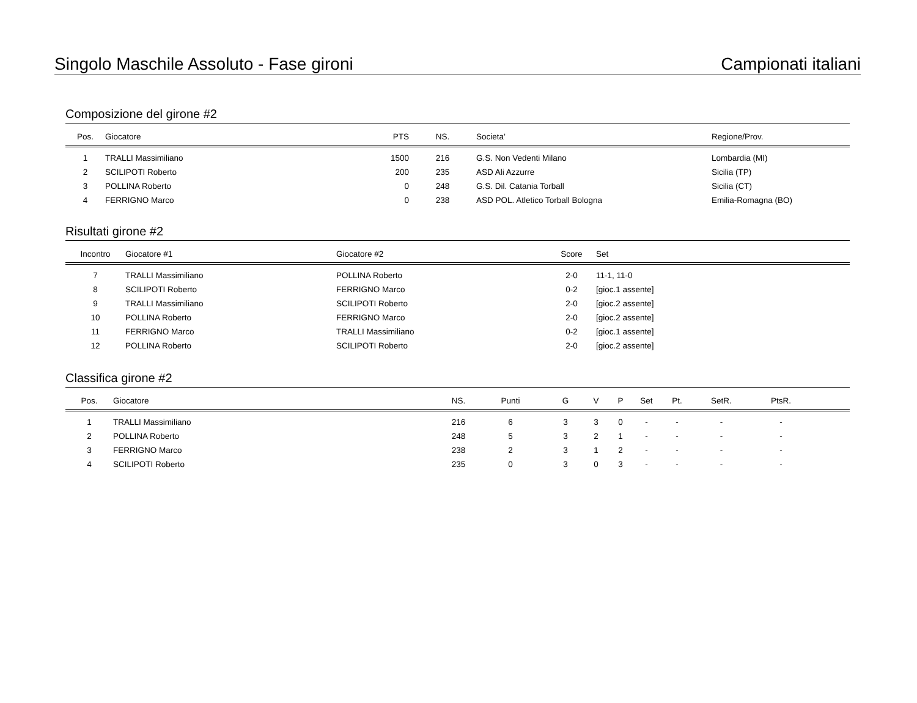Singolo Maschile Assoluto - Fase gironi Campionati italiani
Composizione del girone #2
| Pos. | Giocatore | PTS | NS. | Societa’ | Regione/Prov. |
| --- | --- | --- | --- | --- | --- |
| 1 | TRALLI Massimiliano | 1500 | 216 | G.S. Non Vedenti Milano | Lombardia (MI) |
| 2 | SCILIPOTI Roberto | 200 | 235 | ASD Ali Azzurre | Sicilia (TP) |
| 3 | POLLINA Roberto | 0 | 248 | G.S. Dil. Catania Torball | Sicilia (CT) |
| 4 | FERRIGNO Marco | 0 | 238 | ASD POL. Atletico Torball Bologna | Emilia-Romagna (BO) |
Risultati girone #2
| Incontro | Giocatore #1 | Giocatore #2 | Score | Set |
| --- | --- | --- | --- | --- |
| 7 | TRALLI Massimiliano | POLLINA Roberto | 2-0 | 11-1, 11-0 |
| 8 | SCILIPOTI Roberto | FERRIGNO Marco | 0-2 | [gioc.1 assente] |
| 9 | TRALLI Massimiliano | SCILIPOTI Roberto | 2-0 | [gioc.2 assente] |
| 10 | POLLINA Roberto | FERRIGNO Marco | 2-0 | [gioc.2 assente] |
| 11 | FERRIGNO Marco | TRALLI Massimiliano | 0-2 | [gioc.1 assente] |
| 12 | POLLINA Roberto | SCILIPOTI Roberto | 2-0 | [gioc.2 assente] |
Classifica girone #2
| Pos. | Giocatore | NS. | Punti | G | V | P | Set | Pt. | SetR. | PtsR. | |
| --- | --- | --- | --- | --- | --- | --- | --- | --- | --- | --- | --- |
| 1 | TRALLI Massimiliano | 216 | 6 | 3 | 3 | 0 | - | - | - | - | |
| 2 | POLLINA Roberto | 248 | 5 | 3 | 2 | 1 | - | - | - | - | |
| 3 | FERRIGNO Marco | 238 | 2 | 3 | 1 | 2 | - | - | - | - | |
| 4 | SCILIPOTI Roberto | 235 | 0 | 3 | 0 | 3 | - | - | - | - | |